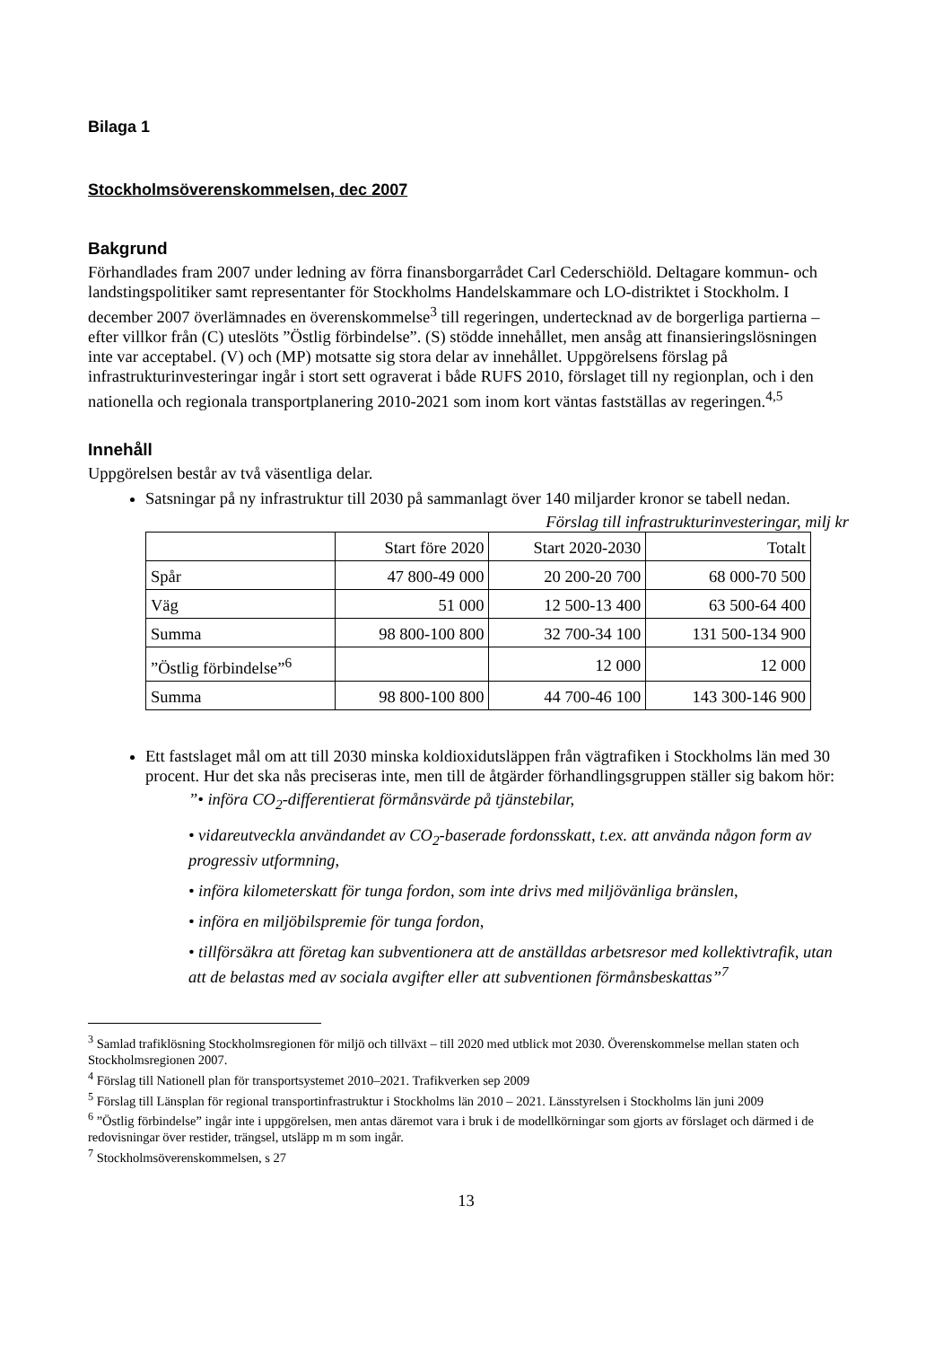Bilaga 1
Stockholmsöverenskommelsen, dec 2007
Bakgrund
Förhandlades fram 2007 under ledning av förra finansborgarrådet Carl Cederschiöld. Deltagare kommun- och landstingspolitiker samt representanter för Stockholms Handelskammare och LO-distriktet i Stockholm. I december 2007 överlämnades en överenskommelse<sup>3</sup> till regeringen, undertecknad av de borgerliga partierna – efter villkor från (C) uteslöts ”Östlig förbindelse”. (S) stödde innehållet, men ansåg att finansieringslösningen inte var acceptabel. (V) och (MP) motsatte sig stora delar av innehållet. Uppgörelsens förslag på infrastrukturinvesteringar ingår i stort sett ograverat i både RUFS 2010, förslaget till ny regionplan, och i den nationella och regionala transportplanering 2010-2021 som inom kort väntas fastställas av regeringen.<sup>4,5</sup>
Innehåll
Uppgörelsen består av två väsentliga delar.
Satsningar på ny infrastruktur till 2030 på sammanlagt över 140 miljarder kronor se tabell nedan.
Förslag till infrastrukturinvesteringar, milj kr
| | Start före 2020 | Start 2020-2030 | Totalt |
| Spår | 47 800-49 000 | 20 200-20 700 | 68 000-70 500 |
| Väg | 51 000 | 12 500-13 400 | 63 500-64 400 |
| Summa | 98 800-100 800 | 32 700-34 100 | 131 500-134 900 |
| ”Östlig förbindelse”<sup>6</sup> | | 12 000 | 12 000 |
| Summa | 98 800-100 800 | 44 700-46 100 | 143 300-146 900 |
Ett fastslaget mål om att till 2030 minska koldioxidutsläppen från vägtrafiken i Stockholms län med 30 procent. Hur det ska nås preciseras inte, men till de åtgärder förhandlingsgruppen ställer sig bakom hör:
”• införa CO<sub>2</sub>-differentierat förmånsvärde på tjänstebilar,
• vidareutveckla användandet av CO<sub>2</sub>-baserade fordonsskatt, t.ex. att använda någon form av progressiv utformning,
• införa kilometerskatt för tunga fordon, som inte drivs med miljövänliga bränslen,
• införa en miljöbilspremie för tunga fordon,
• tillförsäkra att företag kan subventionera att de anställdas arbetsresor med kollektivtrafik, utan att de belastas med av sociala avgifter eller att subventionen förmånsbeskattas”<sup>7</sup>
<sup>3</sup> Samlad trafiklösning Stockholmsregionen för miljö och tillväxt – till 2020 med utblick mot 2030. Överenskommelse mellan staten och Stockholmsregionen 2007.
<sup>4</sup> Förslag till Nationell plan för transportsystemet 2010–2021. Trafikverken sep 2009
<sup>5</sup> Förslag till Länsplan för regional transportinfrastruktur i Stockholms län 2010 – 2021. Länsstyrelsen i Stockholms län juni 2009
<sup>6</sup> ”Östlig förbindelse” ingår inte i uppgörelsen, men antas däremot vara i bruk i de modellkörningar som gjorts av förslaget och därmed i de redovisningar över restider, trängsel, utsläpp m m som ingår.
<sup>7</sup> Stockholmsöverenskommelsen, s 27
13